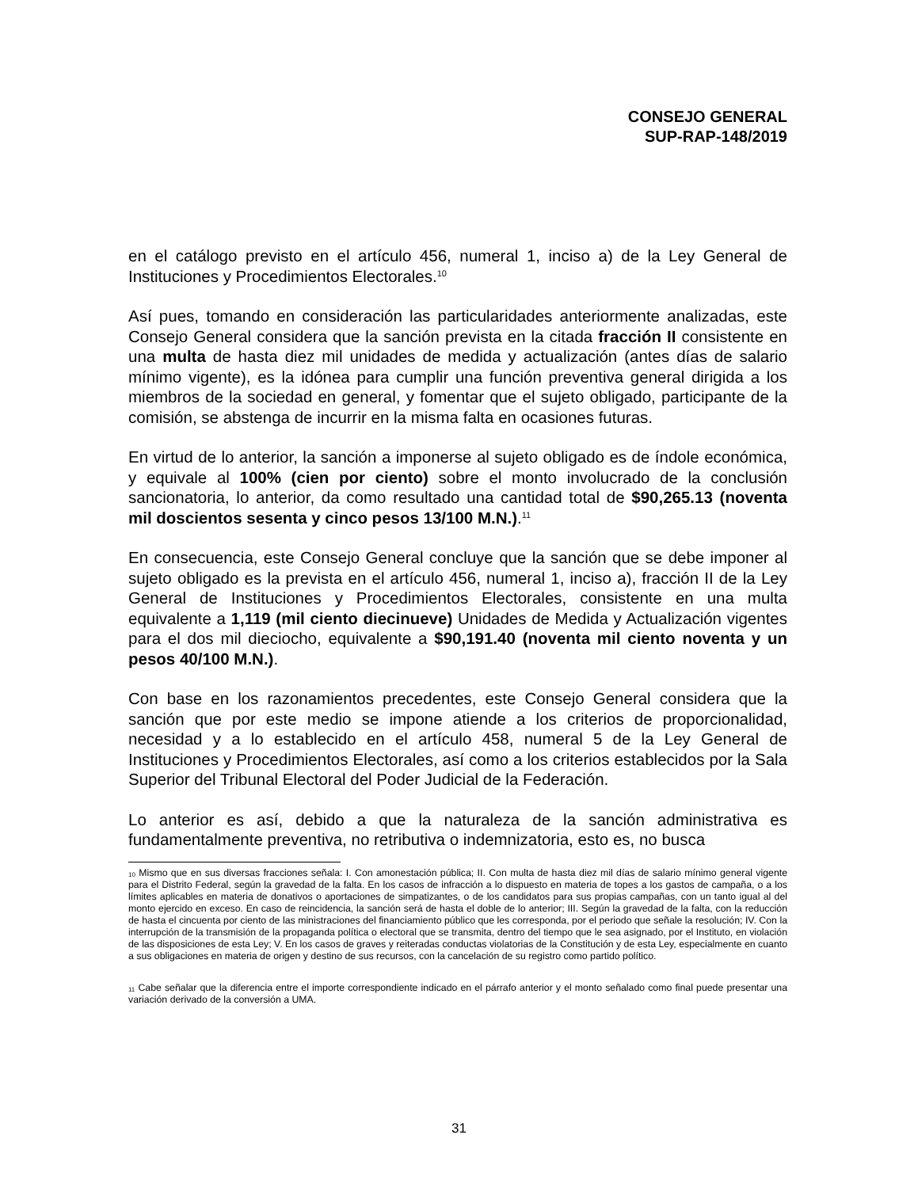CONSEJO GENERAL
SUP-RAP-148/2019
en el catálogo previsto en el artículo 456, numeral 1, inciso a) de la Ley General de Instituciones y Procedimientos Electorales.<sup>10</sup>
Así pues, tomando en consideración las particularidades anteriormente analizadas, este Consejo General considera que la sanción prevista en la citada fracción II consistente en una multa de hasta diez mil unidades de medida y actualización (antes días de salario mínimo vigente), es la idónea para cumplir una función preventiva general dirigida a los miembros de la sociedad en general, y fomentar que el sujeto obligado, participante de la comisión, se abstenga de incurrir en la misma falta en ocasiones futuras.
En virtud de lo anterior, la sanción a imponerse al sujeto obligado es de índole económica, y equivale al 100% (cien por ciento) sobre el monto involucrado de la conclusión sancionatoria, lo anterior, da como resultado una cantidad total de $90,265.13 (noventa mil doscientos sesenta y cinco pesos 13/100 M.N.).<sup>11</sup>
En consecuencia, este Consejo General concluye que la sanción que se debe imponer al sujeto obligado es la prevista en el artículo 456, numeral 1, inciso a), fracción II de la Ley General de Instituciones y Procedimientos Electorales, consistente en una multa equivalente a 1,119 (mil ciento diecinueve) Unidades de Medida y Actualización vigentes para el dos mil dieciocho, equivalente a $90,191.40 (noventa mil ciento noventa y un pesos 40/100 M.N.).
Con base en los razonamientos precedentes, este Consejo General considera que la sanción que por este medio se impone atiende a los criterios de proporcionalidad, necesidad y a lo establecido en el artículo 458, numeral 5 de la Ley General de Instituciones y Procedimientos Electorales, así como a los criterios establecidos por la Sala Superior del Tribunal Electoral del Poder Judicial de la Federación.
Lo anterior es así, debido a que la naturaleza de la sanción administrativa es fundamentalmente preventiva, no retributiva o indemnizatoria, esto es, no busca
<sup>10</sup> Mismo que en sus diversas fracciones señala: I. Con amonestación pública; II. Con multa de hasta diez mil días de salario mínimo general vigente para el Distrito Federal, según la gravedad de la falta. En los casos de infracción a lo dispuesto en materia de topes a los gastos de campaña, o a los límites aplicables en materia de donativos o aportaciones de simpatizantes, o de los candidatos para sus propias campañas, con un tanto igual al del monto ejercido en exceso. En caso de reincidencia, la sanción será de hasta el doble de lo anterior; III. Según la gravedad de la falta, con la reducción de hasta el cincuenta por ciento de las ministraciones del financiamiento público que les corresponda, por el periodo que señale la resolución; IV. Con la interrupción de la transmisión de la propaganda política o electoral que se transmita, dentro del tiempo que le sea asignado, por el Instituto, en violación de las disposiciones de esta Ley; V. En los casos de graves y reiteradas conductas violatorias de la Constitución y de esta Ley, especialmente en cuanto a sus obligaciones en materia de origen y destino de sus recursos, con la cancelación de su registro como partido político.
<sup>11</sup> Cabe señalar que la diferencia entre el importe correspondiente indicado en el párrafo anterior y el monto señalado como final puede presentar una variación derivado de la conversión a UMA.
31